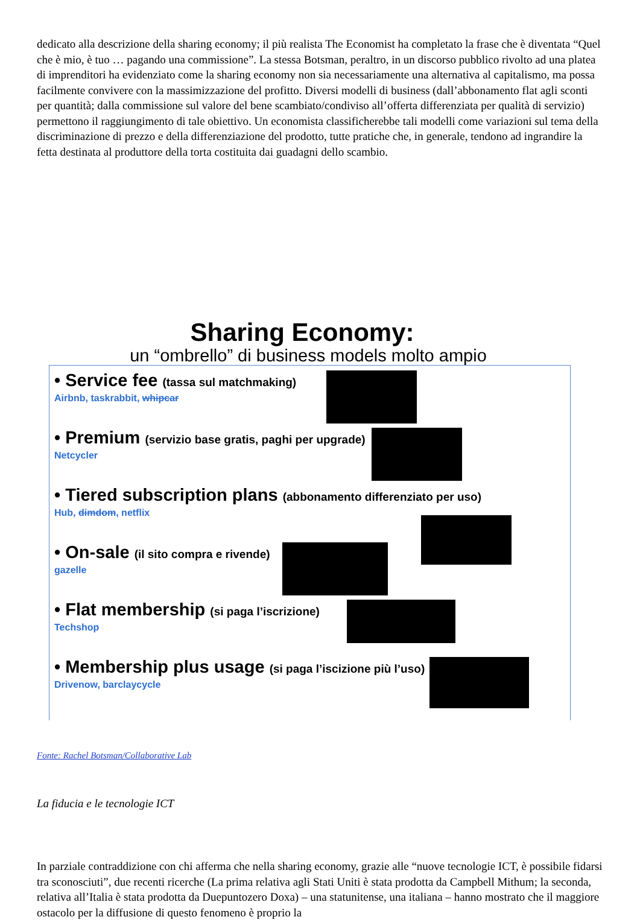dedicato alla descrizione della sharing economy; il più realista The Economist ha completato la frase che è diventata “Quel che è mio, è tuo … pagando una commissione”. La stessa Botsman, peraltro, in un discorso pubblico rivolto ad una platea di imprenditori ha evidenziato come la sharing economy non sia necessariamente una alternativa al capitalismo, ma possa facilmente convivere con la massimizzazione del profitto. Diversi modelli di business (dall’abbonamento flat agli sconti per quantità; dalla commissione sul valore del bene scambiato/condiviso all’offerta differenziata per qualità di servizio) permettono il raggiungimento di tale obiettivo. Un economista classificherebbe tali modelli come variazioni sul tema della discriminazione di prezzo e della differenziazione del prodotto, tutte pratiche che, in generale, tendono ad ingrandire la fetta destinata al produttore della torta costituita dai guadagni dello scambio.
Sharing Economy:
un “ombrello” di business models molto ampio
• Service fee (tassa sul matchmaking)
Airbnb, taskrabbit, whipcar
• Premium (servizio base gratis, paghi per upgrade)
Netcycler
• Tiered subscription plans (abbonamento differenziato per uso)
Hub, dimdom, netflix
• On-sale (il sito compra e rivende)
gazelle
• Flat membership (si paga l’iscrizione)
Techshop
• Membership plus usage (si paga l’iscizione più l’uso)
Drivenow, barclaycycle
Fonte: Rachel Botsman/Collaborative Lab
La fiducia e le tecnologie ICT
In parziale contraddizione con chi afferma che nella sharing economy, grazie alle “nuove tecnologie ICT, è possibile fidarsi tra sconosciuti”, due recenti ricerche (La prima relativa agli Stati Uniti è stata prodotta da Campbell Mithum; la seconda, relativa all’Italia è stata prodotta da Duepuntozero Doxa) – una statunitense, una italiana – hanno mostrato che il maggiore ostacolo per la diffusione di questo fenomeno è proprio la